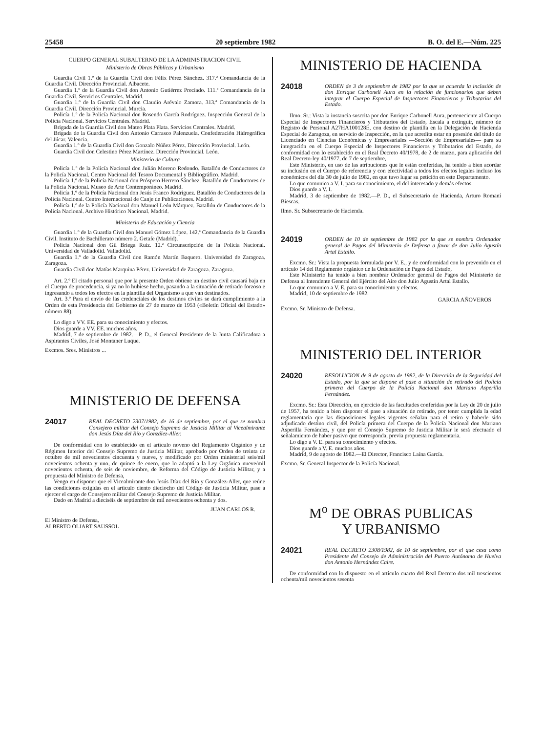25458 20 septiembre 1982 B. O. del E.—Núm. 225
CUERPO GENERAL SUBALTERNO DE LA ADMINISTRACION CIVIL
Ministerio de Obras Públicas y Urbanismo
Guardia Civil 1.º de la Guardia Civil don Félix Pérez Sánchez. 317.ª Comandancia de la Guardia Civil. Dirección Provincial. Albacete.
Guardia 1.º de la Guardia Civil don Antonio Gutiérrez Preciado. 111.ª Comandancia de la Guardia Civil. Servicios Centrales. Madrid.
Guardia 1.º de la Guardia Civil don Claudio Arévalo Zamora. 313.ª Comandancia de la Guardia Civil. Dirección Provincial. Murcia.
Policía 1.º de la Policía Nacional don Rosendo García Rodríguez. Inspección General de la Policía Nacional. Servicios Centrales. Madrid.
Brigada de la Guardia Civil don Mateo Plata Plata. Servicios Centrales. Madrid.
Brigada de la Guardia Civil don Antonio Carrasco Palenzuela. Confederación Hidrográfica del Júcar. Valencia.
Guardia 1.º de la Guardia Civil don Gonzalo Núñez Pérez. Dirección Provincial. León.
Guardia Civil don Celestino Pérez Martínez. Dirección Provincial. León.
Ministerio de Cultura
Policía 1.º de la Policía Nacional don Julián Moreno Redondo. Batallón de Conductores de la Policía Nacional. Centro Nacional del Tesoro Documental y Bibliográfico. Madrid.
Policía 1.º de la Policía Nacional don Próspero Herrero Sánchez. Batallón de Conductores de la Policía Nacional. Museo de Arte Contemporáneo. Madrid.
Policía 1.º de la Policía Nacional don Jesús Franco Rodríguez. Batallón de Conductores de la Policía Nacional. Centro Internacional de Canje de Publicaciones. Madrid.
Policía 1.º de la Policía Nacional don Manuel León Márquez. Batallón de Conductores de la Policía Nacional. Archivo Histórico Nacional. Madrid.
Ministerio de Educación y Ciencia
Guardia 1.º de la Guardia Civil don Manuel Gómez López. 142.ª Comandancia de la Guardia Civil. Instituto de Bachillerato número 2. Getafe (Madrid).
Policía Nacional don Gil Briega Ruiz. 12.ª Circunscripción de la Policía Nacional. Universidad de Valladolid. Valladolid.
Guardia 1.º de la Guardia Civil don Ramón Martín Baquero. Universidad de Zaragoza. Zaragoza.
Guardia Civil don Matías Marquina Pérez. Universidad de Zaragoza. Zaragoza.
Art. 2.º El citado personal que por la presente Orden obtiene un destino civil causará baja en el Cuerpo de procedencia, si ya no lo hubiese hecho, pasando a la situación de retirado forzoso e ingresando a todos los efectos en la plantilla del Organismo a que van destinados.
Art. 3.º Para el envío de las credenciales de los destinos civiles se dará cumplimiento a la Orden de esta Presidencia del Gobierno de 27 de marzo de 1953 («Boletín Oficial del Estado» número 88).
Lo digo a VV. EE. para su conocimiento y efectos.
Dios guarde a VV. EE. muchos años.
Madrid, 7 de septiembre de 1982.—P. D., el General Presidente de la Junta Calificadora a Aspirantes Civiles, José Montaner Luque.
Excmos. Sres. Ministros ...
MINISTERIO DE DEFENSA
24017
REAL DECRETO 2307/1982, de 16 de septiembre, por el que se nombra Consejero militar del Consejo Supremo de Justicia Militar al Vicealmirante don Jesús Díaz del Río y González-Aller.
De conformidad con lo establecido en el artículo noveno del Reglamento Orgánico y de Régimen Interior del Consejo Supremo de Justicia Militar, aprobado por Orden de treinta de octubre de mil novecientos cincuenta y nueve, y modificado por Orden ministerial seis/mil novecientos ochenta y uno, de quince de enero, que lo adaptó a la Ley Orgánica nueve/mil novecientos ochenta, de seis de noviembre, de Reforma del Código de Justicia Militar, y a propuesta del Ministro de Defensa,
Vengo en disponer que el Vicealmirante don Jesús Díaz del Río y González-Aller, que reúne las condiciones exigidas en el artículo ciento dieciocho del Código de Justicia Militar, pase a ejercer el cargo de Consejero militar del Consejo Supremo de Justicia Militar.
Dado en Madrid a dieciséis de septiembre de mil novecientos ochenta y dos.
JUAN CARLOS R.
El Ministro de Defensa,
ALBERTO OLIART SAUSSOL
MINISTERIO DE HACIENDA
24018
ORDEN de 3 de septiembre de 1982 por la que se acuerda la inclusión de don Enrique Carbonell Aura en la relación de funcionarios que deben integrar el Cuerpo Especial de Inspectores Financieros y Tributarios del Estado.
Ilmo. Sr.: Vista la instancia suscrita por don Enrique Carbonell Aura, perteneciente al Cuerpo Especial de Inspectores Financieros y Tributarios del Estado, Escala a extinguir, número de Registro de Personal A27HA100128E, con destino de plantilla en la Delegación de Hacienda Especial de Zaragoza, en servicio de Inspección, en la que acredita estar en posesión del título de Licenciado en Ciencias Económicas y Empresariales —Sección de Empresariales— para su integración en el Cuerpo Especial de Inspectores Financieros y Tributarios del Estado, de conformidad con lo establecido en el Real Decreto 40/1978, de 2 de marzo, para aplicación del Real Decreto-ley 40/1977, de 7 de septiembre,
Este Ministerio, en uso de las atribuciones que le están conferidas, ha tenido a bien acordar su inclusión en el Cuerpo de referencia y con efectividad a todos los efectos legales incluso los económicos del día 30 de julio de 1982, en que tuvo lugar su petición en este Departamento.
Lo que comunico a V. I. para su conocimiento, el del interesado y demás efectos.
Dios guarde a V. I.
Madrid, 3 de septiembre de 1982.—P. D., el Subsecretario de Hacienda, Arturo Romaní Biescas.
Ilmo. Sr. Subsecretario de Hacienda.
24019
ORDEN de 10 de septiembre de 1982 por la que se nombra Ordenador general de Pagos del Ministerio de Defensa a favor de don Julio Agustín Artal Estallo.
Excmo. Sr.: Vista la propuesta formulada por V. E., y de conformidad con lo prevenido en el artículo 14 del Reglamento orgánico de la Ordenación de Pagos del Estado,
Este Ministerio ha tenido a bien nombrar Ordenador general de Pagos del Ministerio de Defensa al Intendente General del Ejército del Aire don Julio Agustín Artal Estallo.
Lo que comunico a V. E. para su conocimiento y efectos.
Madrid, 10 de septiembre de 1982.
GARCIA AÑOVEROS
Excmo. Sr. Ministro de Defensa.
MINISTERIO DEL INTERIOR
24020
RESOLUCION de 9 de agosto de 1982, de la Dirección de la Seguridad del Estado, por la que se dispone el pase a situación de retirado del Policía primera del Cuerpo de la Policía Nacional don Mariano Asperilla Fernández.
Excmo. Sr.: Esta Dirección, en ejercicio de las facultades conferidas por la Ley de 20 de julio de 1957, ha tenido a bien disponer el pase a situación de retirado, por tener cumplida la edad reglamentaria que las disposiciones legales vigentes señalan para el retiro y haberle sido adjudicado destino civil, del Policía primera del Cuerpo de la Policía Nacional don Mariano Asperilla Fernández, y que por el Consejo Supremo de Justicia Militar le será efectuado el señalamiento de haber pasivo que corresponda, previa propuesta reglamentaria.
Lo digo a V. E. para su conocimiento y efectos.
Dios guarde a V. E. muchos años.
Madrid, 9 de agosto de 1982.—El Director, Francisco Laína García.
Excmo. Sr. General Inspector de la Policía Nacional.
M<sup>o</sup> DE OBRAS PUBLICAS
Y URBANISMO
24021
REAL DECRETO 2308/1982, de 10 de septiembre, por el que cesa como Presidente del Consejo de Administración del Puerto Autónomo de Huelva don Antonio Hernández Caire.
De conformidad con lo dispuesto en el artículo cuarto del Real Decreto dos mil trescientos ochenta/mil novecientos sesenta